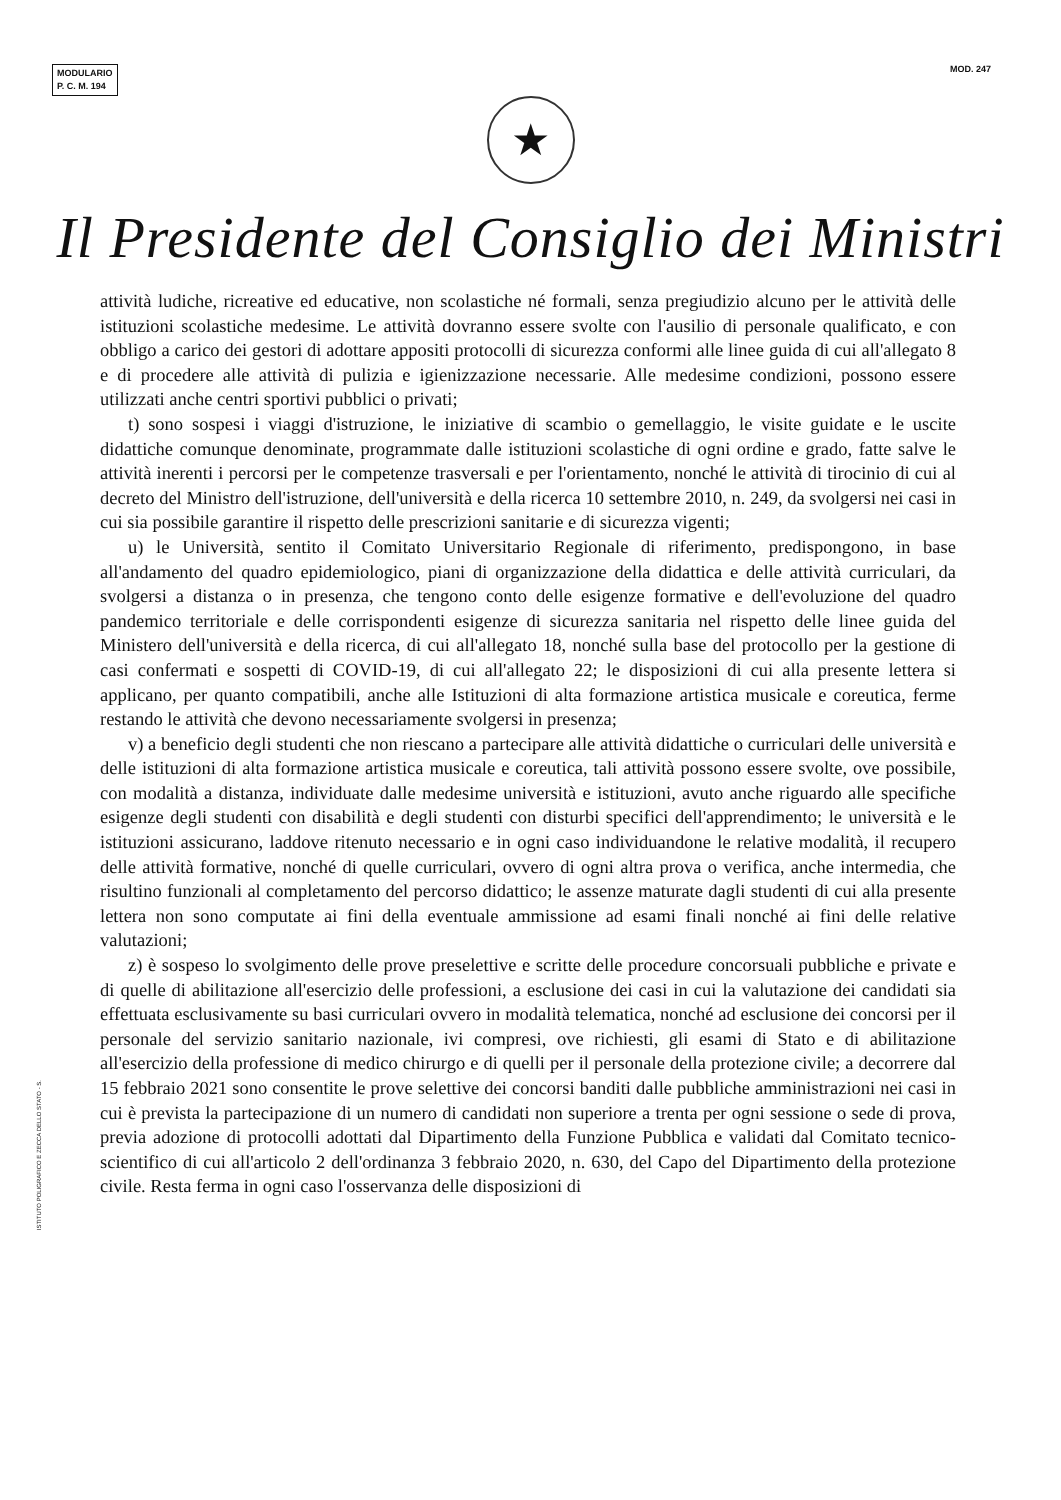MODULARIO
P. C. M. 194
MOD. 247
★
Il Presidente del Consiglio dei Ministri
attività ludiche, ricreative ed educative, non scolastiche né formali, senza pregiudizio alcuno per le attività delle istituzioni scolastiche medesime. Le attività dovranno essere svolte con l'ausilio di personale qualificato, e con obbligo a carico dei gestori di adottare appositi protocolli di sicurezza conformi alle linee guida di cui all'allegato 8 e di procedere alle attività di pulizia e igienizzazione necessarie. Alle medesime condizioni, possono essere utilizzati anche centri sportivi pubblici o privati;
t) sono sospesi i viaggi d'istruzione, le iniziative di scambio o gemellaggio, le visite guidate e le uscite didattiche comunque denominate, programmate dalle istituzioni scolastiche di ogni ordine e grado, fatte salve le attività inerenti i percorsi per le competenze trasversali e per l'orientamento, nonché le attività di tirocinio di cui al decreto del Ministro dell'istruzione, dell'università e della ricerca 10 settembre 2010, n. 249, da svolgersi nei casi in cui sia possibile garantire il rispetto delle prescrizioni sanitarie e di sicurezza vigenti;
u) le Università, sentito il Comitato Universitario Regionale di riferimento, predispongono, in base all'andamento del quadro epidemiologico, piani di organizzazione della didattica e delle attività curriculari, da svolgersi a distanza o in presenza, che tengono conto delle esigenze formative e dell'evoluzione del quadro pandemico territoriale e delle corrispondenti esigenze di sicurezza sanitaria nel rispetto delle linee guida del Ministero dell'università e della ricerca, di cui all'allegato 18, nonché sulla base del protocollo per la gestione di casi confermati e sospetti di COVID-19, di cui all'allegato 22; le disposizioni di cui alla presente lettera si applicano, per quanto compatibili, anche alle Istituzioni di alta formazione artistica musicale e coreutica, ferme restando le attività che devono necessariamente svolgersi in presenza;
v) a beneficio degli studenti che non riescano a partecipare alle attività didattiche o curriculari delle università e delle istituzioni di alta formazione artistica musicale e coreutica, tali attività possono essere svolte, ove possibile, con modalità a distanza, individuate dalle medesime università e istituzioni, avuto anche riguardo alle specifiche esigenze degli studenti con disabilità e degli studenti con disturbi specifici dell'apprendimento; le università e le istituzioni assicurano, laddove ritenuto necessario e in ogni caso individuandone le relative modalità, il recupero delle attività formative, nonché di quelle curriculari, ovvero di ogni altra prova o verifica, anche intermedia, che risultino funzionali al completamento del percorso didattico; le assenze maturate dagli studenti di cui alla presente lettera non sono computate ai fini della eventuale ammissione ad esami finali nonché ai fini delle relative valutazioni;
z) è sospeso lo svolgimento delle prove preselettive e scritte delle procedure concorsuali pubbliche e private e di quelle di abilitazione all'esercizio delle professioni, a esclusione dei casi in cui la valutazione dei candidati sia effettuata esclusivamente su basi curriculari ovvero in modalità telematica, nonché ad esclusione dei concorsi per il personale del servizio sanitario nazionale, ivi compresi, ove richiesti, gli esami di Stato e di abilitazione all'esercizio della professione di medico chirurgo e di quelli per il personale della protezione civile; a decorrere dal 15 febbraio 2021 sono consentite le prove selettive dei concorsi banditi dalle pubbliche amministrazioni nei casi in cui è prevista la partecipazione di un numero di candidati non superiore a trenta per ogni sessione o sede di prova, previa adozione di protocolli adottati dal Dipartimento della Funzione Pubblica e validati dal Comitato tecnico-scientifico di cui all'articolo 2 dell'ordinanza 3 febbraio 2020, n. 630, del Capo del Dipartimento della protezione civile. Resta ferma in ogni caso l'osservanza delle disposizioni di
ISTITUTO POLIGRAFICO E ZECCA DELLO STATO - S.